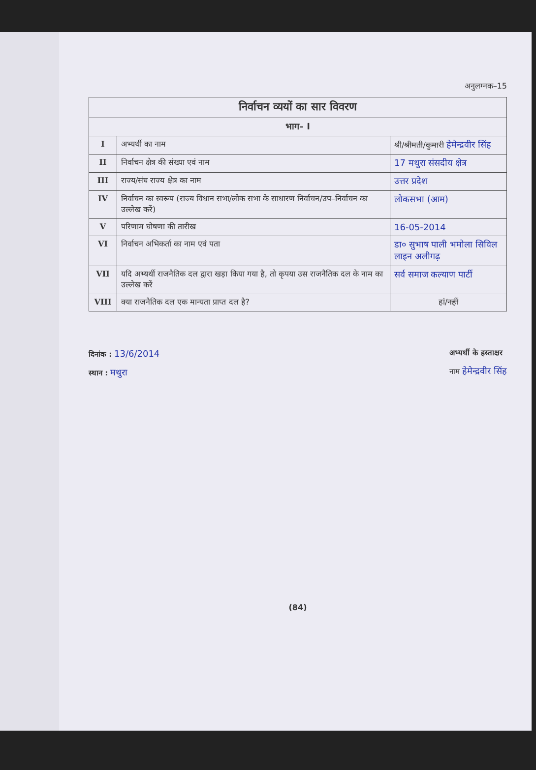अनुलग्नक–15
| निर्वाचन व्ययों का सार विवरण | | |
| भाग– I | | |
| I | अभ्यर्थी का नाम | श्री/ श्रीमती / कुमारी हेमेन्द्रवीर सिंह |
| II | निर्वाचन क्षेत्र की संख्या एवं नाम | 17 मथुरा संसदीय क्षेत्र |
| III | राज्य/संघ राज्य क्षेत्र का नाम | उत्तर प्रदेश |
| IV | निर्वाचन का स्वरूप (राज्य विधान सभा/लोक सभा के साधारण निर्वाचन/उप–निर्वाचन का उल्लेख करें) | लोकसभा (आम) |
| V | परिणाम घोषणा की तारीख | 16-05-2014 |
| VI | निर्वाचन अभिकर्ता का नाम एवं पता | डा० सुभाष पाली भमोला सिविल लाइन अलीगढ़ |
| VII | यदि अभ्यर्थी राजनैतिक दल द्वारा खड़ा किया गया है, तो कृपया उस राजनैतिक दल के नाम का उल्लेख करें | सर्व समाज कल्याण पार्टी |
| VIII | क्या राजनैतिक दल एक मान्यता प्राप्त दल है? | हां/ नहीं |
दिनांक : 13/6/2014
स्थान : मथुरा
अभ्यर्थी के हस्ताक्षर
नाम हेमेन्द्रवीर सिंह
(84)